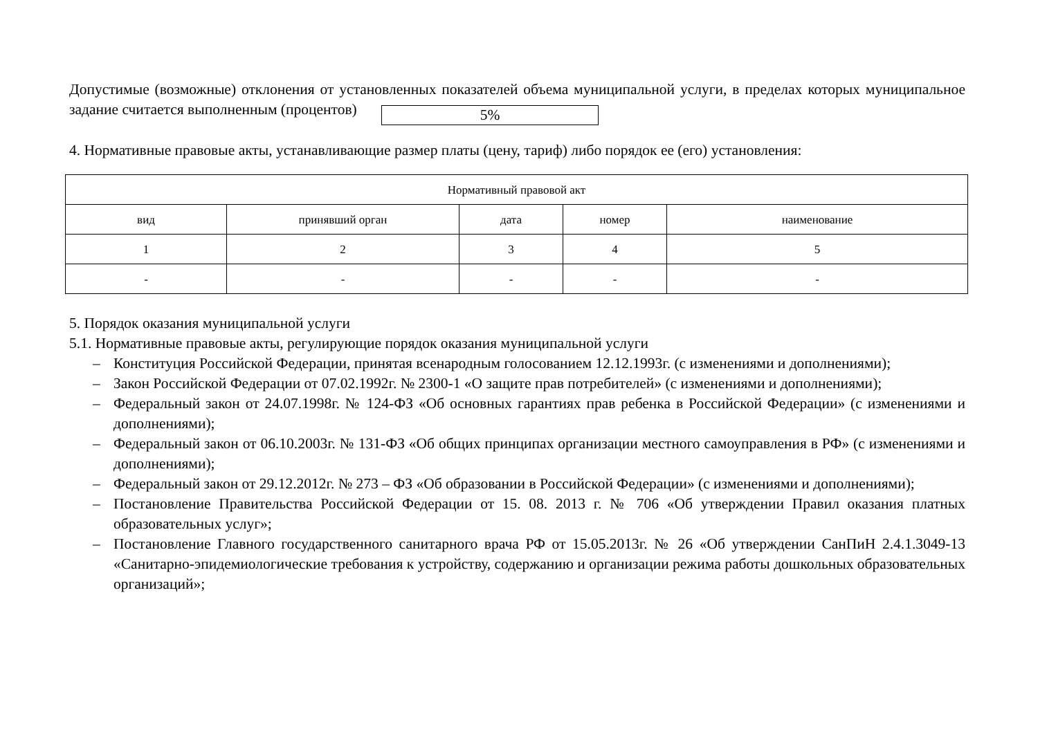Допустимые (возможные) отклонения от установленных показателей объема муниципальной услуги, в пределах которых муниципальное задание считается выполненным (процентов) 5%
4. Нормативные правовые акты, устанавливающие размер платы (цену, тариф) либо порядок ее (его) установления:
| Нормативный правовой акт | | | | |
| --- | --- | --- | --- | --- |
| вид | принявший орган | дата | номер | наименование |
| 1 | 2 | 3 | 4 | 5 |
| - | - | - | - | - |
5. Порядок оказания муниципальной услуги
5.1. Нормативные правовые акты, регулирующие порядок оказания муниципальной услуги
– Конституция Российской Федерации, принятая всенародным голосованием 12.12.1993г. (с изменениями и дополнениями);
– Закон Российской Федерации от 07.02.1992г. № 2300-1 «О защите прав потребителей» (с изменениями и дополнениями);
– Федеральный закон от 24.07.1998г. № 124-ФЗ «Об основных гарантиях прав ребенка в Российской Федерации» (с изменениями и дополнениями);
– Федеральный закон от 06.10.2003г. № 131-ФЗ «Об общих принципах организации местного самоуправления в РФ» (с изменениями и дополнениями);
– Федеральный закон от 29.12.2012г. № 273 – ФЗ «Об образовании в Российской Федерации» (с изменениями и дополнениями);
– Постановление Правительства Российской Федерации от 15. 08. 2013 г. № 706 «Об утверждении Правил оказания платных образовательных услуг»;
– Постановление Главного государственного санитарного врача РФ от 15.05.2013г. № 26 «Об утверждении СанПиН 2.4.1.3049-13 «Санитарно-эпидемиологические требования к устройству, содержанию и организации режима работы дошкольных образовательных организаций»;